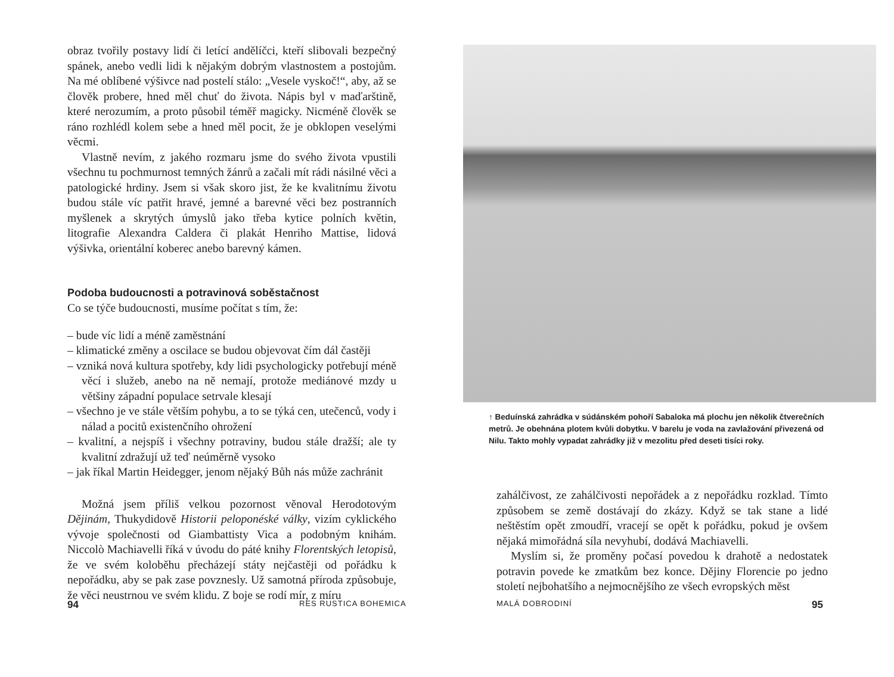obraz tvořily postavy lidí či letící andělíčci, kteří slibovali bezpečný spánek, anebo vedli lidi k nějakým dobrým vlastnostem a postojům. Na mé oblíbené výšivce nad postelí stálo: „Vesele vyskoč!“, aby, až se člověk probere, hned měl chuť do života. Nápis byl v maďarštině, které nerozumím, a proto působil téměř magicky. Nicméně člověk se ráno rozhlédl kolem sebe a hned měl pocit, že je obklopen veselými věcmi.
Vlastně nevím, z jakého rozmaru jsme do svého života vpustili všechnu tu pochmurnost temných žánrů a začali mít rádi násilné věci a patologické hrdiny. Jsem si však skoro jist, že ke kvalitnímu životu budou stále víc patřit hravé, jemné a barevné věci bez postranních myšlenek a skrytých úmyslů jako třeba kytice polních květin, litografie Alexandra Caldera či plakát Henriho Mattise, lidová výšivka, orientální koberec anebo barevný kámen.
Podoba budoucnosti a potravinová soběstačnost
Co se týče budoucnosti, musíme počítat s tím, že:
– bude víc lidí a méně zaměstnání
– klimatické změny a oscilace se budou objevovat čím dál častěji
– vzniká nová kultura spotřeby, kdy lidi psychologicky potřebují méně věcí i služeb, anebo na ně nemají, protože mediánové mzdy u většiny západní populace setrvale klesají
– všechno je ve stále větším pohybu, a to se týká cen, utečenců, vody i nálad a pocitů existenčního ohrožení
– kvalitní, a nejspíš i všechny potraviny, budou stále dražší; ale ty kvalitní zdražují už teď neúměrně vysoko
– jak říkal Martin Heidegger, jenom nějaký Bůh nás může zachránit
Možná jsem příliš velkou pozornost věnoval Herodotovým Dějinám, Thukydidově Historii peloponéské války, vizím cyklického vývoje společnosti od Giambattisty Vica a podobným knihám. Niccolò Machiavelli říká v úvodu do páté knihy Florentských letopisů, že ve svém koloběhu přecházejí státy nejčastěji od pořádku k nepořádku, aby se pak zase povznesly. Už samotná příroda způsobuje, že věci neustrnou ve svém klidu. Z boje se rodí mír, z míru
94 RES RUSTICA BOHEMICA
↑ Beduínská zahrádka v súdánském pohoří Sabaloka má plochu jen několik čtverečních metrů. Je obehnána plotem kvůli dobytku. V barelu je voda na zavlažování přivezená od Nilu. Takto mohly vypadat zahrádky již v mezolitu před deseti tisíci roky.
zahálčivost, ze zahálčivosti nepořádek a z nepořádku rozklad. Tímto způsobem se země dostávají do zkázy. Když se tak stane a lidé neštěstím opět zmoudří, vracejí se opět k pořádku, pokud je ovšem nějaká mimořádná síla nevyhubí, dodává Machiavelli.
Myslím si, že proměny počasí povedou k drahotě a nedostatek potravin povede ke zmatkům bez konce. Dějiny Florencie po jedno století nejbohatšího a nejmocnějšího ze všech evropských měst
MALÁ DOBRODINÍ 95